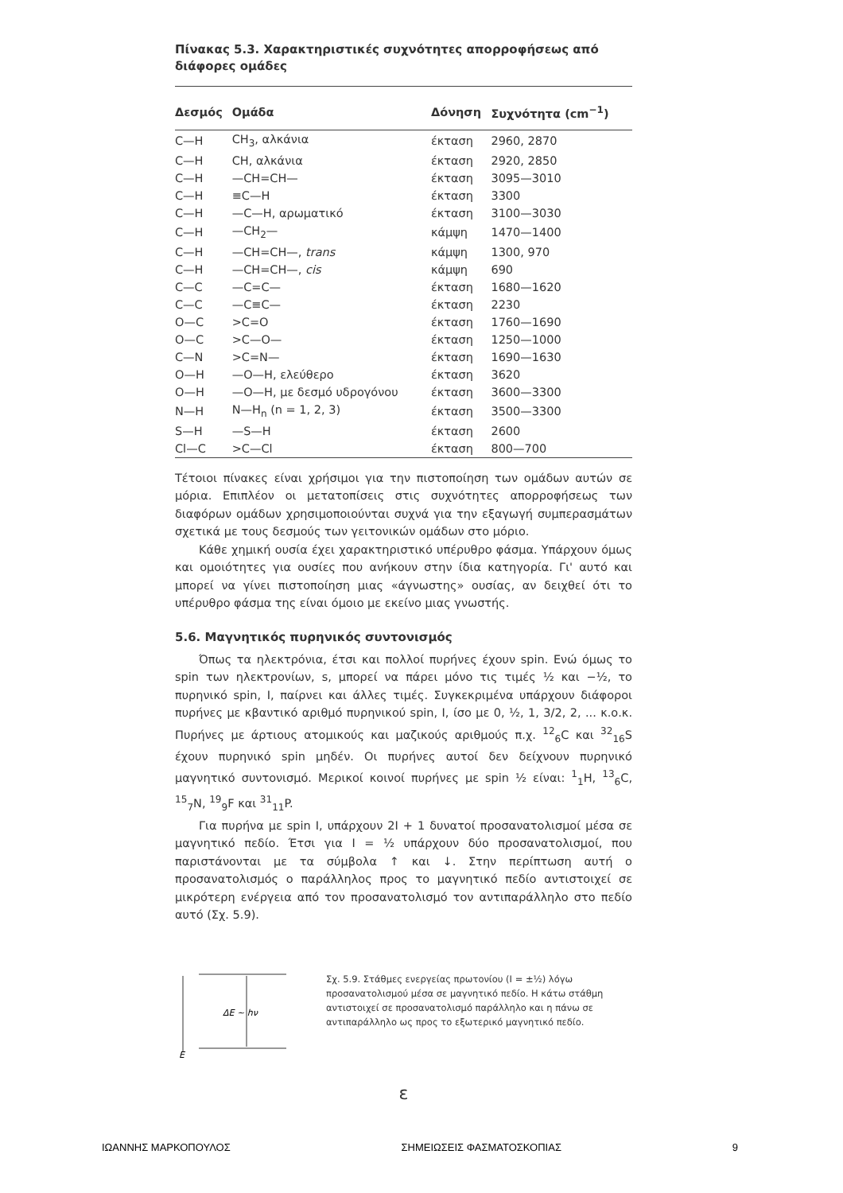Πίνακας 5.3. Χαρακτηριστικές συχνότητες απορροφήσεως από διάφορες ομάδες
| Δεσμός | Ομάδα | Δόνηση | Συχνότητα (cm<sup>−1</sup>) |
| --- | --- | --- | --- |
| C—H | CH<sub>3</sub>, αλκάνια | έκταση | 2960, 2870 |
| C—H | CH, αλκάνια | έκταση | 2920, 2850 |
| C—H | —CH=CH— | έκταση | 3095—3010 |
| C—H | ≡C—H | έκταση | 3300 |
| C—H | —C—H, αρωματικό | έκταση | 3100—3030 |
| C—H | —CH<sub>2</sub>— | κάμψη | 1470—1400 |
| C—H | —CH=CH—, trans | κάμψη | 1300, 970 |
| C—H | —CH=CH—, cis | κάμψη | 690 |
| C—C | —C=C— | έκταση | 1680—1620 |
| C—C | —C≡C— | έκταση | 2230 |
| O—C | >C=O | έκταση | 1760—1690 |
| O—C | >C—O— | έκταση | 1250—1000 |
| C—N | >C=N— | έκταση | 1690—1630 |
| O—H | —O—H, ελεύθερο | έκταση | 3620 |
| O—H | —O—H, με δεσμό υδρογόνου | έκταση | 3600—3300 |
| N—H | N—H<sub>n</sub> (n = 1, 2, 3) | έκταση | 3500—3300 |
| S—H | —S—H | έκταση | 2600 |
| Cl—C | >C—Cl | έκταση | 800—700 |
Τέτοιοι πίνακες είναι χρήσιμοι για την πιστοποίηση των ομάδων αυτών σε μόρια. Επιπλέον οι μετατοπίσεις στις συχνότητες απορροφήσεως των διαφόρων ομάδων χρησιμοποιούνται συχνά για την εξαγωγή συμπερασμάτων σχετικά με τους δεσμούς των γειτονικών ομάδων στο μόριο.
Κάθε χημική ουσία έχει χαρακτηριστικό υπέρυθρο φάσμα. Υπάρχουν όμως και ομοιότητες για ουσίες που ανήκουν στην ίδια κατηγορία. Γι' αυτό και μπορεί να γίνει πιστοποίηση μιας «άγνωστης» ουσίας, αν δειχθεί ότι το υπέρυθρο φάσμα της είναι όμοιο με εκείνο μιας γνωστής.
5.6. Μαγνητικός πυρηνικός συντονισμός
Όπως τα ηλεκτρόνια, έτσι και πολλοί πυρήνες έχουν spin. Ενώ όμως το spin των ηλεκτρονίων, s, μπορεί να πάρει μόνο τις τιμές ½ και −½, το πυρηνικό spin, I, παίρνει και άλλες τιμές. Συγκεκριμένα υπάρχουν διάφοροι πυρήνες με κβαντικό αριθμό πυρηνικού spin, I, ίσο με 0, ½, 1, 3/2, 2, ... κ.ο.κ. Πυρήνες με άρτιους ατομικούς και μαζικούς αριθμούς π.χ. <sup>12</sup><sub>6</sub>C και <sup>32</sup><sub>16</sub>S έχουν πυρηνικό spin μηδέν. Οι πυρήνες αυτοί δεν δείχνουν πυρηνικό μαγνητικό συντονισμό. Μερικοί κοινοί πυρήνες με spin ½ είναι: <sup>1</sup><sub>1</sub>H, <sup>13</sup><sub>6</sub>C, <sup>15</sup><sub>7</sub>N, <sup>19</sup><sub>9</sub>F και <sup>31</sup><sub>11</sub>P.
Για πυρήνα με spin I, υπάρχουν 2I + 1 δυνατοί προσανατολισμοί μέσα σε μαγνητικό πεδίο. Έτσι για I = ½ υπάρχουν δύο προσανατολισμοί, που παριστάνονται με τα σύμβολα ↑ και ↓. Στην περίπτωση αυτή ο προσανατολισμός ο παράλληλος προς το μαγνητικό πεδίο αντιστοιχεί σε μικρότερη ενέργεια από τον προσανατολισμό τον αντιπαράλληλο στο πεδίο αυτό (Σχ. 5.9).
ΔE ~ hν
E
Σχ. 5.9. Στάθμες ενεργείας πρωτονίου (I = ±½) λόγω προσανατολισμού μέσα σε μαγνητικό πεδίο. Η κάτω στάθμη αντιστοιχεί σε προσανατολισμό παράλληλο και η πάνω σε αντιπαράλληλο ως προς το εξωτερικό μαγνητικό πεδίο.
ε
ΙΩΑΝΝΗΣ ΜΑΡΚΟΠΟΥΛΟΣ ΣΗΜΕΙΩΣΕΙΣ ΦΑΣΜΑΤΟΣΚΟΠΙΑΣ 9